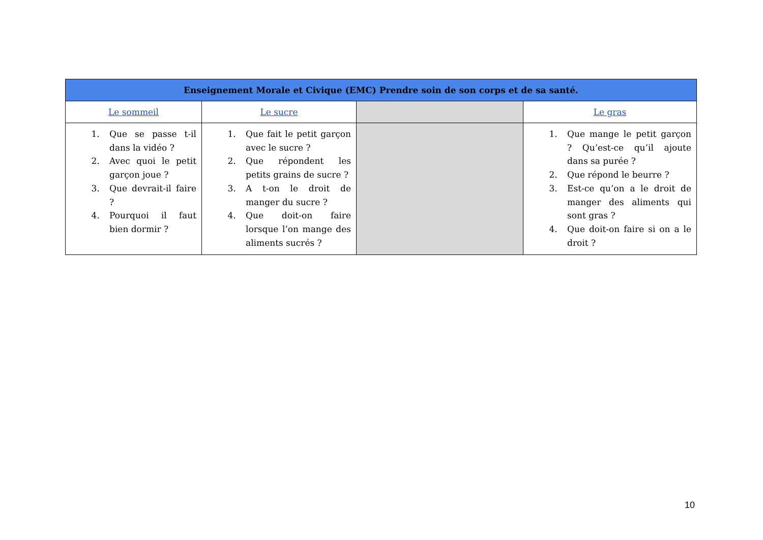| Enseignement Morale et Civique (EMC) Prendre soin de son corps et de sa santé. | | | |
| --- | --- | --- | --- |
| Le sommeil | Le sucre | | Le gras |
| 1. Que se passe t-il dans la vidéo ? 2. Avec quoi le petit garçon joue ? 3. Que devrait-il faire ? 4. Pourquoi il faut bien dormir ? | 1. Que fait le petit garçon avec le sucre ? 2. Que répondent les petits grains de sucre ? 3. A t-on le droit de manger du sucre ? 4. Que doit-on faire lorsque l’on mange des aliments sucrés ? | | 1. Que mange le petit garçon ? Qu’est-ce qu’il ajoute dans sa purée ? 2. Que répond le beurre ? 3. Est-ce qu’on a le droit de manger des aliments qui sont gras ? 4. Que doit-on faire si on a le droit ? |
10